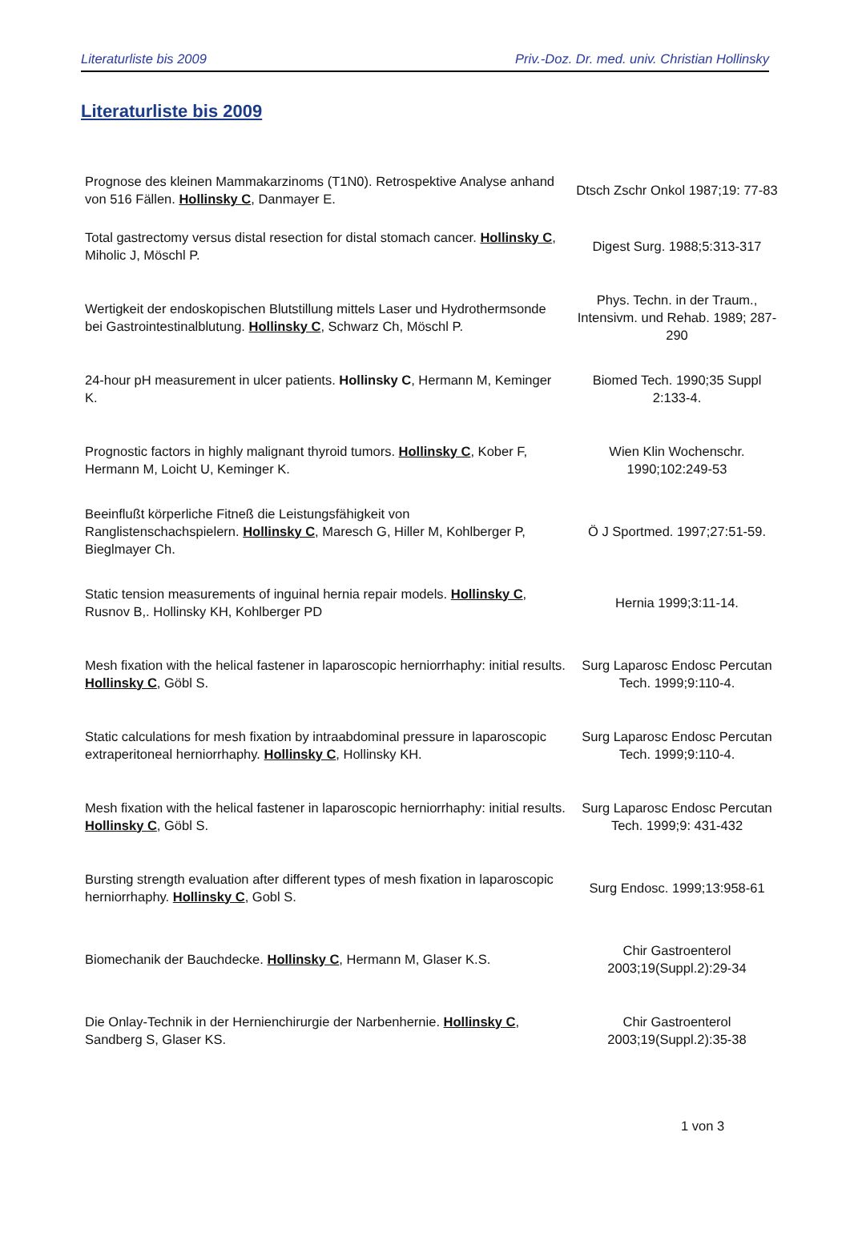Literaturliste bis 2009 Priv.-Doz. Dr. med. univ. Christian Hollinsky
Literaturliste bis 2009
| Prognose des kleinen Mammakarzinoms (T1N0). Retrospektive Analyse anhand von 516 Fällen. Hollinsky C , Danmayer E. | Dtsch Zschr Onkol 1987;19: 77-83 |
| Total gastrectomy versus distal resection for distal stomach cancer. Hollinsky C , Miholic J, Möschl P. | Digest Surg. 1988;5:313-317 |
| Wertigkeit der endoskopischen Blutstillung mittels Laser und Hydrothermsonde bei Gastrointestinalblutung. Hollinsky C , Schwarz Ch, Möschl P. | Phys. Techn. in der Traum., Intensivm. und Rehab. 1989; 287-290 |
| 24-hour pH measurement in ulcer patients. Hollinsky C , Hermann M, Keminger K. | Biomed Tech. 1990;35 Suppl 2:133-4. |
| Prognostic factors in highly malignant thyroid tumors. Hollinsky C , Kober F, Hermann M, Loicht U, Keminger K. | Wien Klin Wochenschr. 1990;102:249-53 |
| Beeinflußt körperliche Fitneß die Leistungsfähigkeit von Ranglistenschachspielern. Hollinsky C , Maresch G, Hiller M, Kohlberger P, Bieglmayer Ch. | Ö J Sportmed. 1997;27:51-59. |
| Static tension measurements of inguinal hernia repair models. Hollinsky C , Rusnov B,. Hollinsky KH, Kohlberger PD | Hernia 1999;3:11-14. |
| Mesh fixation with the helical fastener in laparoscopic herniorrhaphy: initial results. Hollinsky C , Göbl S. | Surg Laparosc Endosc Percutan Tech. 1999;9:110-4. |
| Static calculations for mesh fixation by intraabdominal pressure in laparoscopic extraperitoneal herniorrhaphy. Hollinsky C , Hollinsky KH. | Surg Laparosc Endosc Percutan Tech. 1999;9:110-4. |
| Mesh fixation with the helical fastener in laparoscopic herniorrhaphy: initial results. Hollinsky C , Göbl S. | Surg Laparosc Endosc Percutan Tech. 1999;9: 431-432 |
| Bursting strength evaluation after different types of mesh fixation in laparoscopic herniorrhaphy. Hollinsky C , Gobl S. | Surg Endosc. 1999;13:958-61 |
| Biomechanik der Bauchdecke. Hollinsky C , Hermann M, Glaser K.S. | Chir Gastroenterol 2003;19(Suppl.2):29-34 |
| Die Onlay-Technik in der Hernienchirurgie der Narbenhernie. Hollinsky C , Sandberg S, Glaser KS. | Chir Gastroenterol 2003;19(Suppl.2):35-38 |
1 von 3